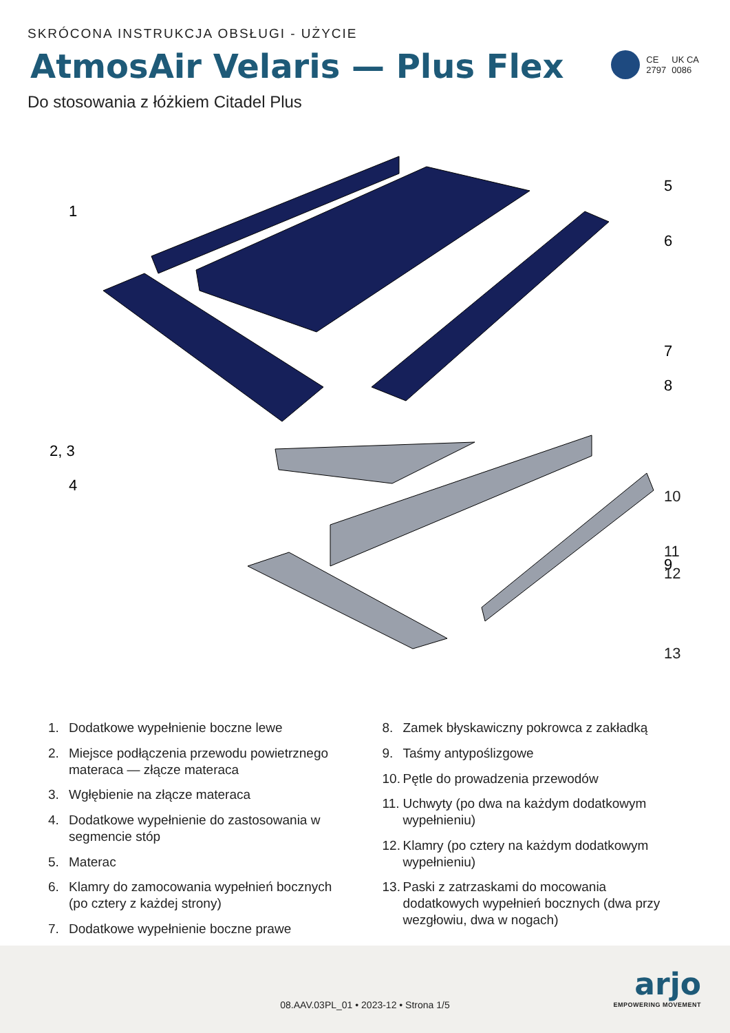SKRÓCONA INSTRUKCJA OBSŁUGI - UŻYCIE
AtmosAir Velaris — Plus Flex
Do stosowania z łóżkiem Citadel Plus
CE
2797
UK CA
0086
1
2, 3
4
5
6
7
8
9
.
10
11
12
13
1. Dodatkowe wypełnienie boczne lewe
2. Miejsce podłączenia przewodu powietrznego materaca — złącze materaca
3. Wgłębienie na złącze materaca
4. Dodatkowe wypełnienie do zastosowania w segmencie stóp
5. Materac
6. Klamry do zamocowania wypełnień bocznych (po cztery z każdej strony)
7. Dodatkowe wypełnienie boczne prawe
8. Zamek błyskawiczny pokrowca z zakładką
9. Taśmy antypoślizgowe
10. Pętle do prowadzenia przewodów
11. Uchwyty (po dwa na każdym dodatkowym wypełnieniu)
12. Klamry (po cztery na każdym dodatkowym wypełnieniu)
13. Paski z zatrzaskami do mocowania dodatkowych wypełnień bocznych (dwa przy wezgłowiu, dwa w nogach)
08.AAV.03PL_01 • 2023-12 • Strona 1/5
arjo
EMPOWERING MOVEMENT